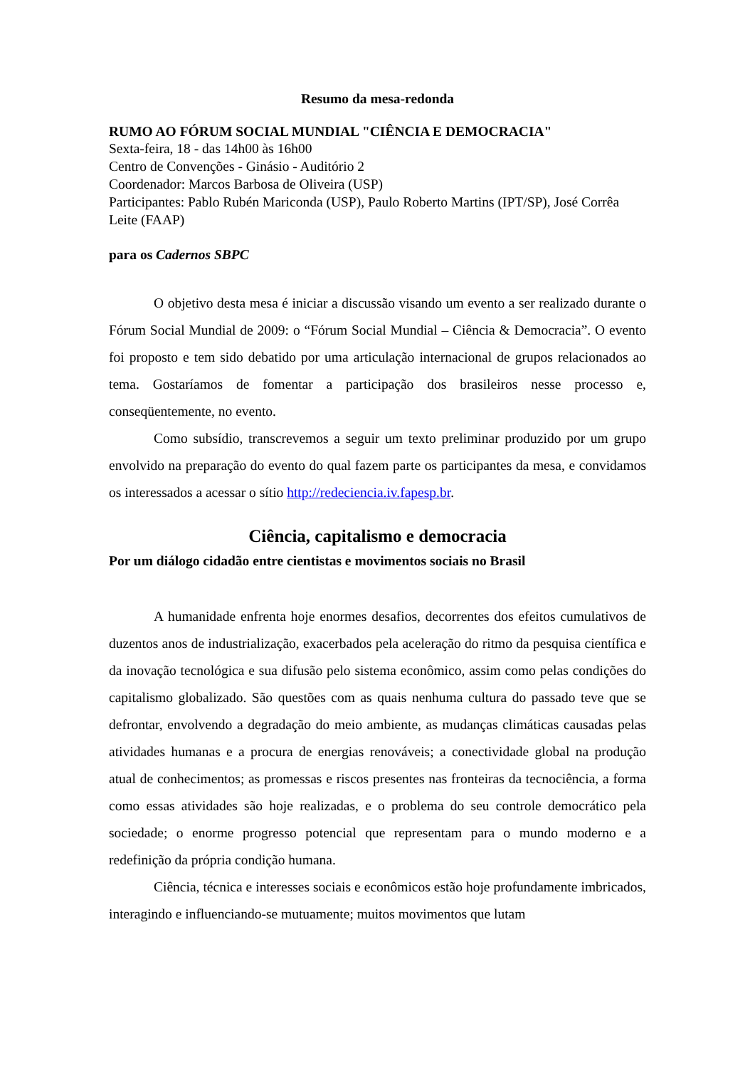Resumo da mesa-redonda
RUMO AO FÓRUM SOCIAL MUNDIAL "CIÊNCIA E DEMOCRACIA"
Sexta-feira, 18 - das 14h00 às 16h00
Centro de Convenções - Ginásio - Auditório 2
Coordenador: Marcos Barbosa de Oliveira (USP)
Participantes: Pablo Rubén Mariconda (USP), Paulo Roberto Martins (IPT/SP), José Corrêa Leite (FAAP)
para os Cadernos SBPC
O objetivo desta mesa é iniciar a discussão visando um evento a ser realizado durante o Fórum Social Mundial de 2009: o “Fórum Social Mundial – Ciência & Democracia”. O evento foi proposto e tem sido debatido por uma articulação internacional de grupos relacionados ao tema. Gostaríamos de fomentar a participação dos brasileiros nesse processo e, conseqüentemente, no evento.
Como subsídio, transcrevemos a seguir um texto preliminar produzido por um grupo envolvido na preparação do evento do qual fazem parte os participantes da mesa, e convidamos os interessados a acessar o sítio http://redeciencia.iv.fapesp.br.
Ciência, capitalismo e democracia
Por um diálogo cidadão entre cientistas e movimentos sociais no Brasil
A humanidade enfrenta hoje enormes desafios, decorrentes dos efeitos cumulativos de duzentos anos de industrialização, exacerbados pela aceleração do ritmo da pesquisa científica e da inovação tecnológica e sua difusão pelo sistema econômico, assim como pelas condições do capitalismo globalizado. São questões com as quais nenhuma cultura do passado teve que se defrontar, envolvendo a degradação do meio ambiente, as mudanças climáticas causadas pelas atividades humanas e a procura de energias renováveis; a conectividade global na produção atual de conhecimentos; as promessas e riscos presentes nas fronteiras da tecnociência, a forma como essas atividades são hoje realizadas, e o problema do seu controle democrático pela sociedade; o enorme progresso potencial que representam para o mundo moderno e a redefinição da própria condição humana.
Ciência, técnica e interesses sociais e econômicos estão hoje profundamente imbricados, interagindo e influenciando-se mutuamente; muitos movimentos que lutam